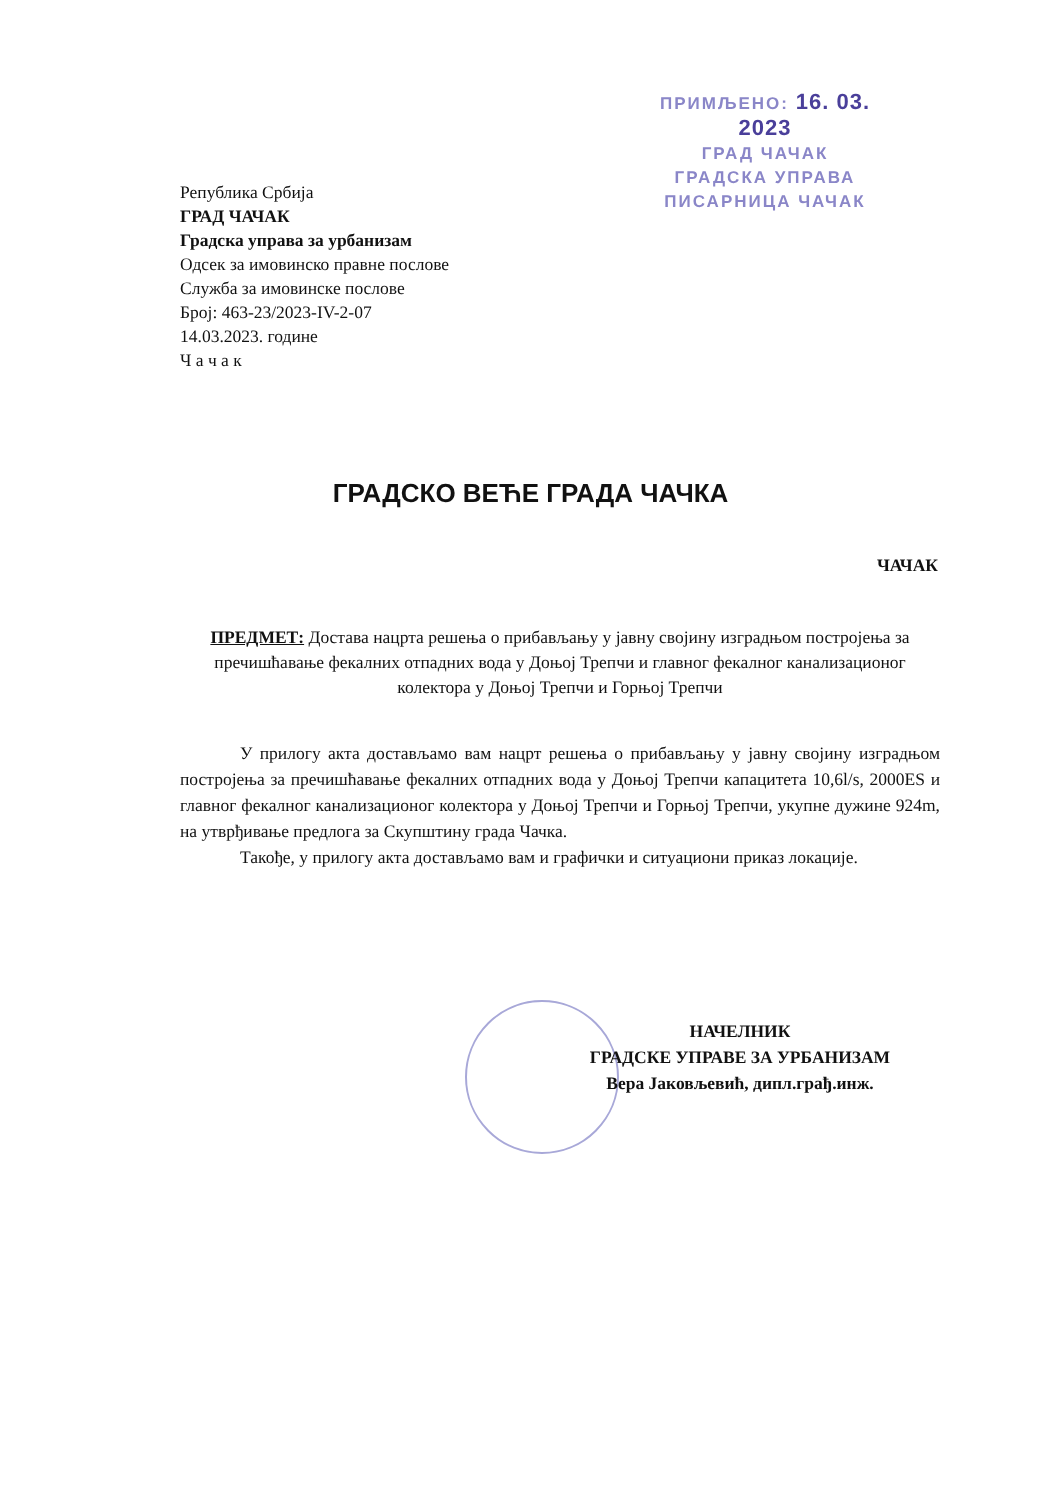ПРИМЉЕНО: 16. 03. 2023
ГРАД ЧАЧАК
ГРАДСКА УПРАВА
ПИСАРНИЦА ЧАЧАК
Република Србија
ГРАД ЧАЧАК
Градска управа за урбанизам
Одсек за имовинско правне послове
Служба за имовинске послове
Број: 463-23/2023-IV-2-07
14.03.2023. године
Ч а ч а к
ГРАДСКО ВЕЋЕ ГРАДА ЧАЧКА
ЧАЧАК
ПРЕДМЕТ: Достава нацрта решења о прибављању у јавну својину изградњом постројења за пречишћавање фекалних отпадних вода у Доњој Трепчи и главног фекалног канализационог колектора у Доњој Трепчи и Горњој Трепчи
У прилогу акта достављамо вам нацрт решења о прибављању у јавну својину изградњом постројења за пречишћавање фекалних отпадних вода у Доњој Трепчи капацитета 10,6l/s, 2000ES и главног фекалног канализационог колектора у Доњој Трепчи и Горњој Трепчи, укупне дужине 924m, на утврђивање предлога за Скупштину града Чачка.
Такође, у прилогу акта достављамо вам и графички и ситуациони приказ локације.
НАЧЕЛНИК
ГРАДСКЕ УПРАВЕ ЗА УРБАНИЗАМ
Вера Јаковљевић, дипл.грађ.инж.